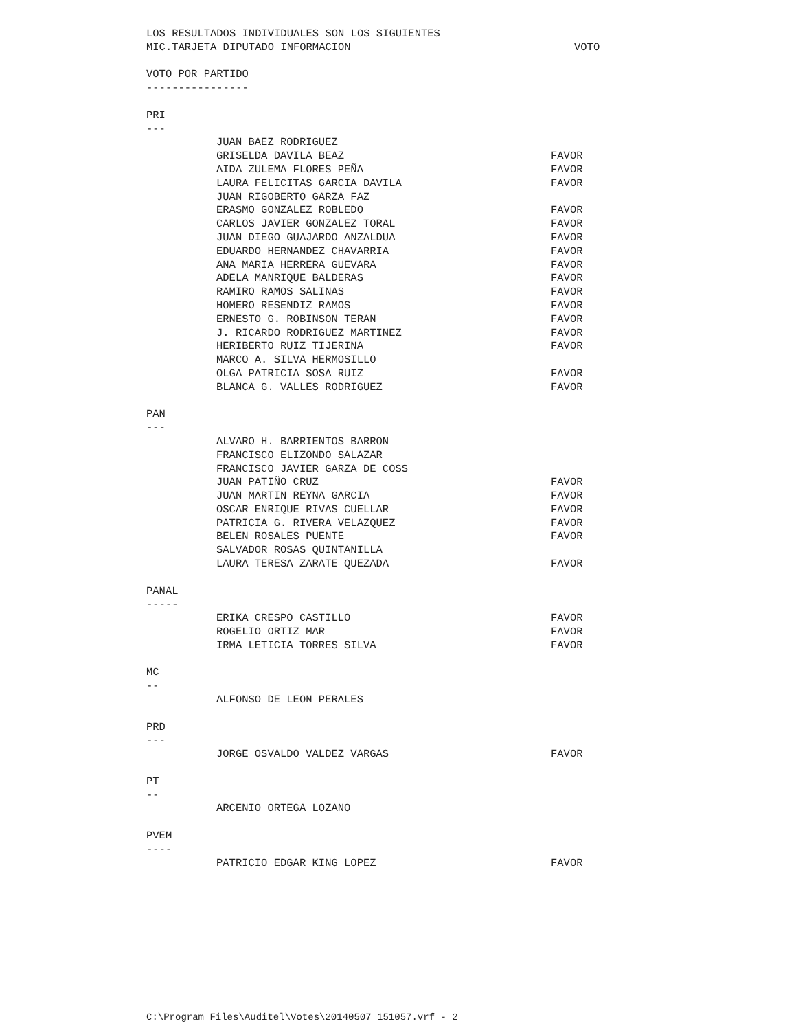LOS RESULTADOS INDIVIDUALES SON LOS SIGUIENTES
MIC.TARJETA DIPUTADO INFORMACION VOTO
VOTO POR PARTIDO
----------------
PRI
---
JUAN BAEZ RODRIGUEZ
GRISELDA DAVILA BEAZ FAVOR
AIDA ZULEMA FLORES PEÑA FAVOR
LAURA FELICITAS GARCIA DAVILA FAVOR
JUAN RIGOBERTO GARZA FAZ
ERASMO GONZALEZ ROBLEDO FAVOR
CARLOS JAVIER GONZALEZ TORAL FAVOR
JUAN DIEGO GUAJARDO ANZALDUA FAVOR
EDUARDO HERNANDEZ CHAVARRIA FAVOR
ANA MARIA HERRERA GUEVARA FAVOR
ADELA MANRIQUE BALDERAS FAVOR
RAMIRO RAMOS SALINAS FAVOR
HOMERO RESENDIZ RAMOS FAVOR
ERNESTO G. ROBINSON TERAN FAVOR
J. RICARDO RODRIGUEZ MARTINEZ FAVOR
HERIBERTO RUIZ TIJERINA FAVOR
MARCO A. SILVA HERMOSILLO
OLGA PATRICIA SOSA RUIZ FAVOR
BLANCA G. VALLES RODRIGUEZ FAVOR
PAN
---
ALVARO H. BARRIENTOS BARRON
FRANCISCO ELIZONDO SALAZAR
FRANCISCO JAVIER GARZA DE COSS
JUAN PATIÑO CRUZ FAVOR
JUAN MARTIN REYNA GARCIA FAVOR
OSCAR ENRIQUE RIVAS CUELLAR FAVOR
PATRICIA G. RIVERA VELAZQUEZ FAVOR
BELEN ROSALES PUENTE FAVOR
SALVADOR ROSAS QUINTANILLA
LAURA TERESA ZARATE QUEZADA FAVOR
PANAL
-----
ERIKA CRESPO CASTILLO FAVOR
ROGELIO ORTIZ MAR FAVOR
IRMA LETICIA TORRES SILVA FAVOR
MC
--
ALFONSO DE LEON PERALES
PRD
---
JORGE OSVALDO VALDEZ VARGAS FAVOR
PT
--
ARCENIO ORTEGA LOZANO
PVEM
----
PATRICIO EDGAR KING LOPEZ FAVOR
C:\Program Files\Auditel\Votes\20140507 151057.vrf - 2